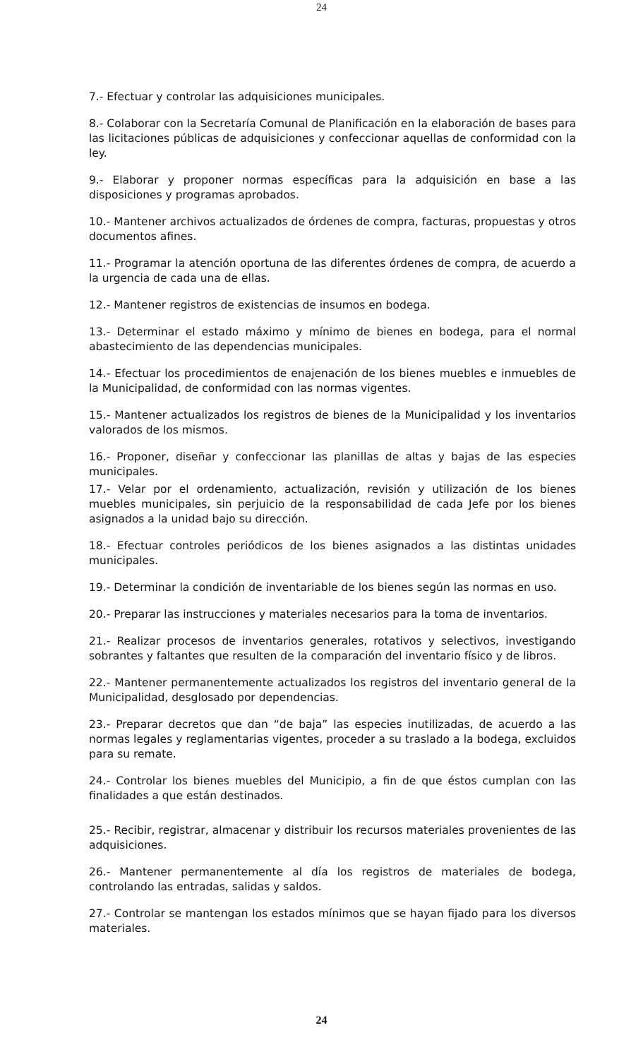24
7.- Efectuar y controlar las adquisiciones municipales.
8.- Colaborar con la Secretaría Comunal de Planificación en la elaboración de bases para las licitaciones públicas de adquisiciones y confeccionar aquellas de conformidad con la ley.
9.- Elaborar y proponer normas específicas para la adquisición en base a las disposiciones y programas aprobados.
10.- Mantener archivos actualizados de órdenes de compra, facturas, propuestas y otros documentos afines.
11.- Programar la atención oportuna de las diferentes órdenes de compra, de acuerdo a la urgencia de cada una de ellas.
12.- Mantener registros de existencias de insumos en bodega.
13.- Determinar el estado máximo y mínimo de bienes en bodega, para el normal abastecimiento de las dependencias municipales.
14.- Efectuar los procedimientos de enajenación de los bienes muebles e inmuebles de la Municipalidad, de conformidad con las normas vigentes.
15.- Mantener actualizados los registros de bienes de la Municipalidad y los inventarios valorados de los mismos.
16.- Proponer, diseñar y confeccionar las planillas de altas y bajas de las especies municipales.
17.- Velar por el ordenamiento, actualización, revisión y utilización de los bienes muebles municipales, sin perjuicio de la responsabilidad de cada Jefe por los bienes asignados a la unidad bajo su dirección.
18.- Efectuar controles periódicos de los bienes asignados a las distintas unidades municipales.
19.- Determinar la condición de inventariable de los bienes según las normas en uso.
20.- Preparar las instrucciones y materiales necesarios para la toma de inventarios.
21.- Realizar procesos de inventarios generales, rotativos y selectivos, investigando sobrantes y faltantes que resulten de la comparación del inventario físico y de libros.
22.- Mantener permanentemente actualizados los registros del inventario general de la Municipalidad, desglosado por dependencias.
23.- Preparar decretos que dan “de baja” las especies inutilizadas, de acuerdo a las normas legales y reglamentarias vigentes, proceder a su traslado a la bodega, excluidos para su remate.
24.- Controlar los bienes muebles del Municipio, a fin de que éstos cumplan con las finalidades a que están destinados.
25.- Recibir, registrar, almacenar y distribuir los recursos materiales provenientes de las adquisiciones.
26.- Mantener permanentemente al día los registros de materiales de bodega, controlando las entradas, salidas y saldos.
27.- Controlar se mantengan los estados mínimos que se hayan fijado para los diversos materiales.
24